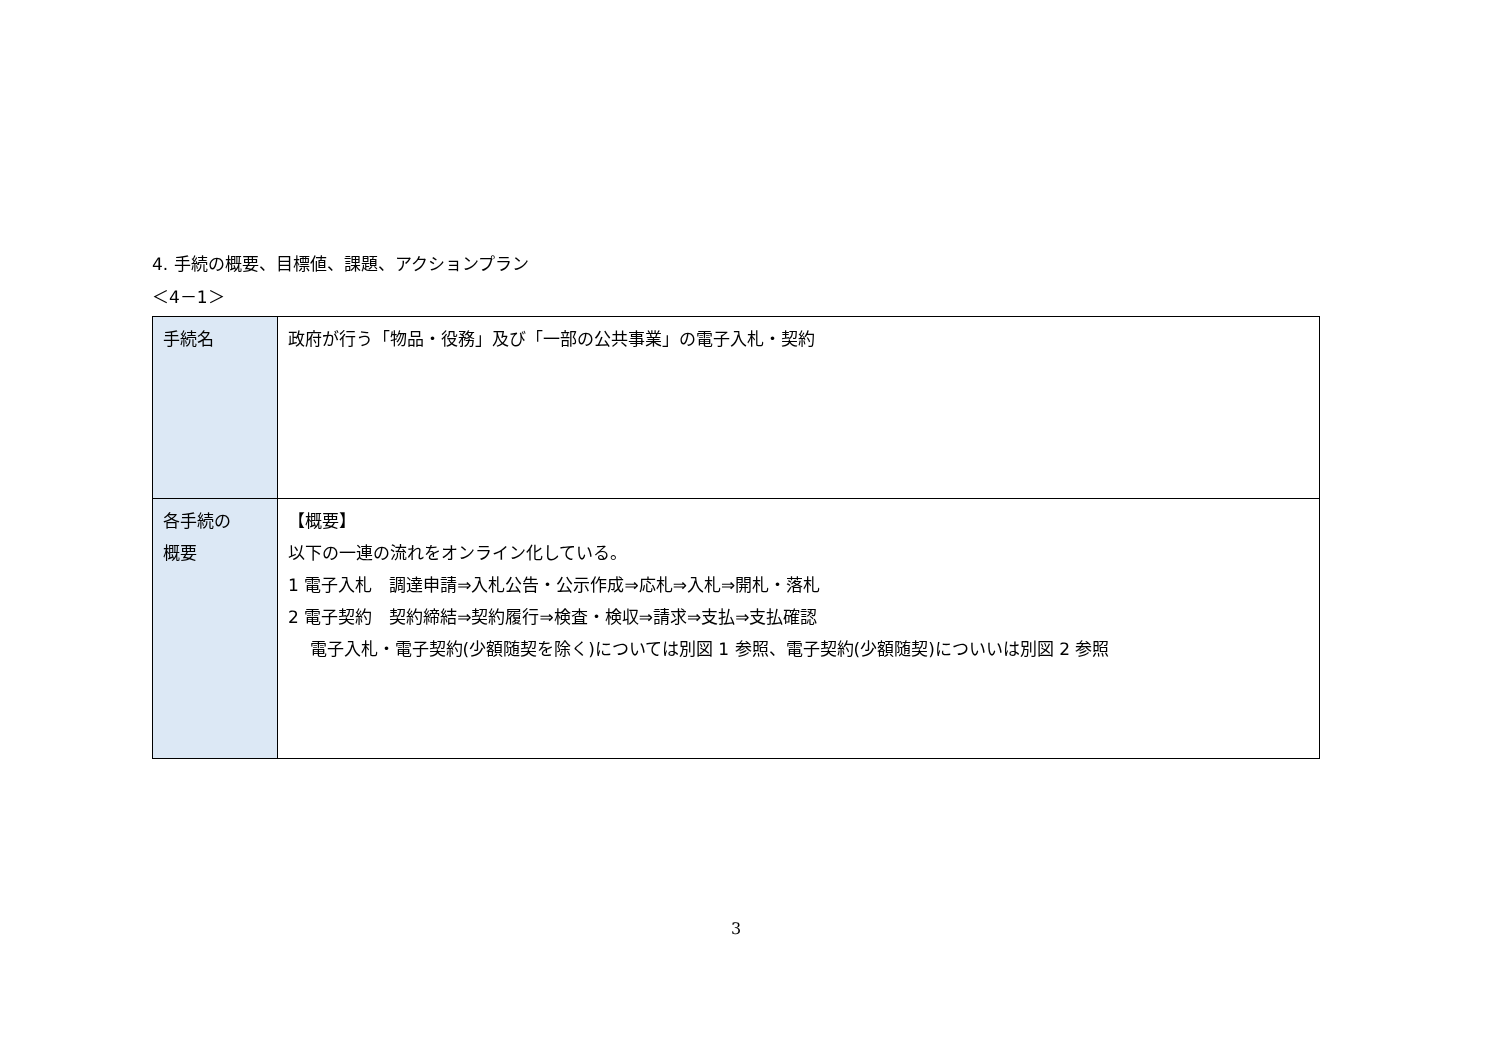4. 手続の概要、目標値、課題、アクションプラン
＜4－1＞
| 手続名 | 政府が行う「物品・役務」及び「一部の公共事業」の電子入札・契約 |
| 各手続の 概要 | 【概要】 以下の一連の流れをオンライン化している。 1 電子入札 調達申請⇒入札公告・公示作成⇒応札⇒入札⇒開札・落札 2 電子契約 契約締結⇒契約履行⇒検査・検収⇒請求⇒支払⇒支払確認 電子入札・電子契約(少額随契を除く)については別図 1 参照、電子契約(少額随契)についいは別図 2 参照 |
3